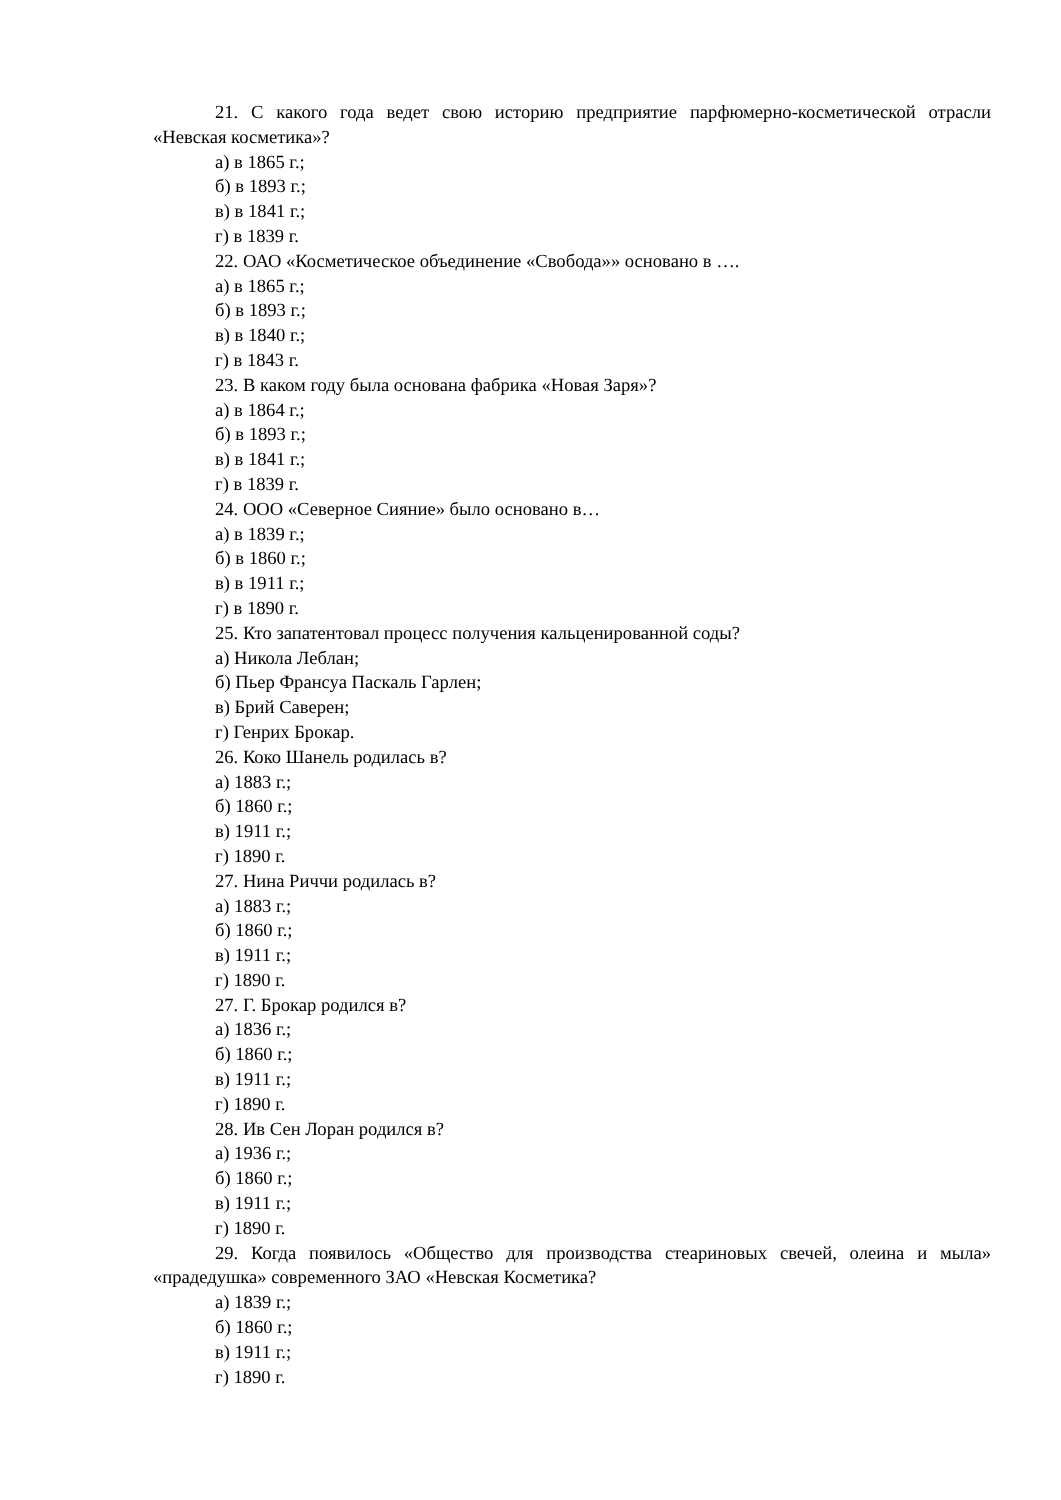21. С какого года ведет свою историю предприятие парфюмерно-косметической отрасли «Невская косметика»?
а) в 1865 г.;
б) в 1893 г.;
в) в 1841 г.;
г) в 1839 г.
22. ОАО «Косметическое объединение «Свобода»» основано в ….
а) в 1865 г.;
б) в 1893 г.;
в) в 1840 г.;
г) в 1843 г.
23. В каком году была основана фабрика «Новая Заря»?
а) в 1864 г.;
б) в 1893 г.;
в) в 1841 г.;
г) в 1839 г.
24. ООО «Северное Сияние» было основано в…
а) в 1839 г.;
б) в 1860 г.;
в) в 1911 г.;
г) в 1890 г.
25. Кто запатентовал процесс получения кальценированной соды?
а) Никола Леблан;
б) Пьер Франсуа Паскаль Гарлен;
в) Брий Саверен;
г) Генрих Брокар.
26. Коко Шанель родилась в?
а) 1883 г.;
б) 1860 г.;
в) 1911 г.;
г) 1890 г.
27. Нина Риччи родилась в?
а) 1883 г.;
б) 1860 г.;
в) 1911 г.;
г) 1890 г.
27. Г. Брокар родился в?
а) 1836 г.;
б) 1860 г.;
в) 1911 г.;
г) 1890 г.
28. Ив Сен Лоран родился в?
а) 1936 г.;
б) 1860 г.;
в) 1911 г.;
г) 1890 г.
29. Когда появилось «Общество для производства стеариновых свечей, олеина и мыла» «прадедушка» современного ЗАО «Невская Косметика?
а) 1839 г.;
б) 1860 г.;
в) 1911 г.;
г) 1890 г.